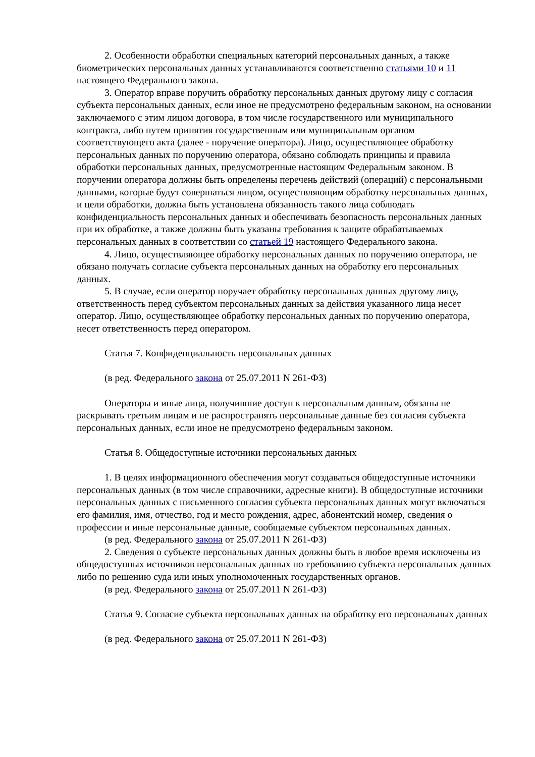2. Особенности обработки специальных категорий персональных данных, а также биометрических персональных данных устанавливаются соответственно статьями 10 и 11 настоящего Федерального закона.
3. Оператор вправе поручить обработку персональных данных другому лицу с согласия субъекта персональных данных, если иное не предусмотрено федеральным законом, на основании заключаемого с этим лицом договора, в том числе государственного или муниципального контракта, либо путем принятия государственным или муниципальным органом соответствующего акта (далее - поручение оператора). Лицо, осуществляющее обработку персональных данных по поручению оператора, обязано соблюдать принципы и правила обработки персональных данных, предусмотренные настоящим Федеральным законом. В поручении оператора должны быть определены перечень действий (операций) с персональными данными, которые будут совершаться лицом, осуществляющим обработку персональных данных, и цели обработки, должна быть установлена обязанность такого лица соблюдать конфиденциальность персональных данных и обеспечивать безопасность персональных данных при их обработке, а также должны быть указаны требования к защите обрабатываемых персональных данных в соответствии со статьей 19 настоящего Федерального закона.
4. Лицо, осуществляющее обработку персональных данных по поручению оператора, не обязано получать согласие субъекта персональных данных на обработку его персональных данных.
5. В случае, если оператор поручает обработку персональных данных другому лицу, ответственность перед субъектом персональных данных за действия указанного лица несет оператор. Лицо, осуществляющее обработку персональных данных по поручению оператора, несет ответственность перед оператором.
Статья 7. Конфиденциальность персональных данных
(в ред. Федерального закона от 25.07.2011 N 261-ФЗ)
Операторы и иные лица, получившие доступ к персональным данным, обязаны не раскрывать третьим лицам и не распространять персональные данные без согласия субъекта персональных данных, если иное не предусмотрено федеральным законом.
Статья 8. Общедоступные источники персональных данных
1. В целях информационного обеспечения могут создаваться общедоступные источники персональных данных (в том числе справочники, адресные книги). В общедоступные источники персональных данных с письменного согласия субъекта персональных данных могут включаться его фамилия, имя, отчество, год и место рождения, адрес, абонентский номер, сведения о профессии и иные персональные данные, сообщаемые субъектом персональных данных.
(в ред. Федерального закона от 25.07.2011 N 261-ФЗ)
2. Сведения о субъекте персональных данных должны быть в любое время исключены из общедоступных источников персональных данных по требованию субъекта персональных данных либо по решению суда или иных уполномоченных государственных органов.
(в ред. Федерального закона от 25.07.2011 N 261-ФЗ)
Статья 9. Согласие субъекта персональных данных на обработку его персональных данных
(в ред. Федерального закона от 25.07.2011 N 261-ФЗ)